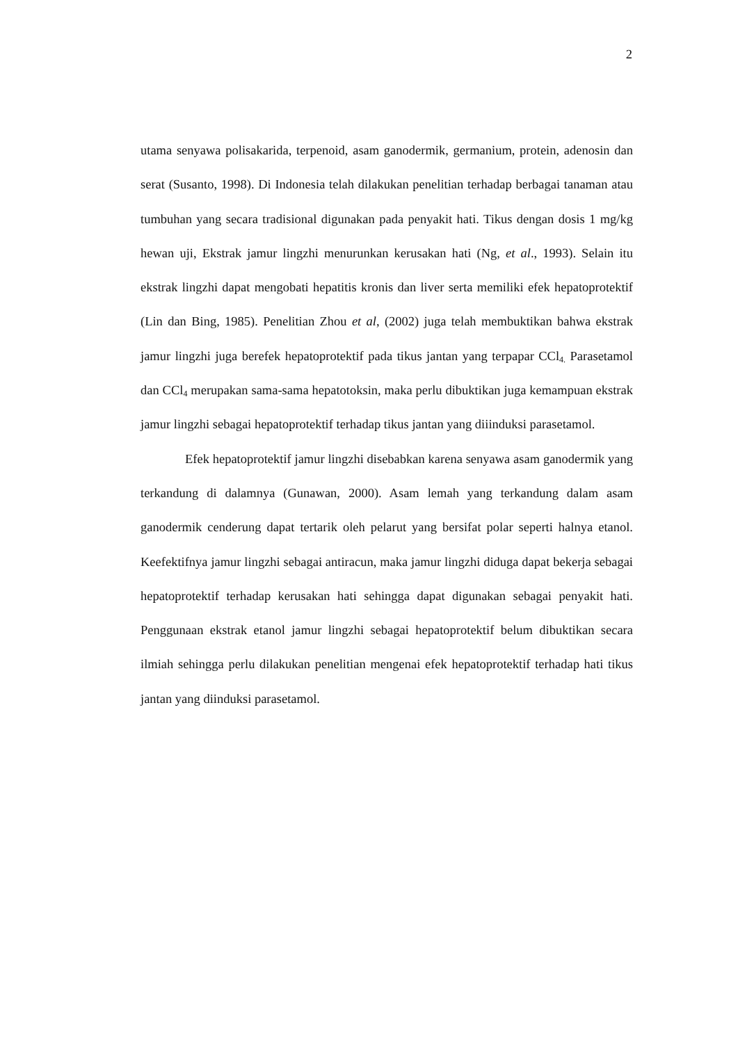2
utama senyawa polisakarida, terpenoid, asam ganodermik, germanium, protein, adenosin dan serat (Susanto, 1998). Di Indonesia telah dilakukan penelitian terhadap berbagai tanaman atau tumbuhan yang secara tradisional digunakan pada penyakit hati. Tikus dengan dosis 1 mg/kg hewan uji, Ekstrak jamur lingzhi menurunkan kerusakan hati (Ng, et al., 1993). Selain itu ekstrak lingzhi dapat mengobati hepatitis kronis dan liver serta memiliki efek hepatoprotektif (Lin dan Bing, 1985). Penelitian Zhou et al, (2002) juga telah membuktikan bahwa ekstrak jamur lingzhi juga berefek hepatoprotektif pada tikus jantan yang terpapar CCl<sub>4.</sub> Parasetamol dan CCl<sub>4</sub> merupakan sama-sama hepatotoksin, maka perlu dibuktikan juga kemampuan ekstrak jamur lingzhi sebagai hepatoprotektif terhadap tikus jantan yang diiinduksi parasetamol.
Efek hepatoprotektif jamur lingzhi disebabkan karena senyawa asam ganodermik yang terkandung di dalamnya (Gunawan, 2000). Asam lemah yang terkandung dalam asam ganodermik cenderung dapat tertarik oleh pelarut yang bersifat polar seperti halnya etanol. Keefektifnya jamur lingzhi sebagai antiracun, maka jamur lingzhi diduga dapat bekerja sebagai hepatoprotektif terhadap kerusakan hati sehingga dapat digunakan sebagai penyakit hati. Penggunaan ekstrak etanol jamur lingzhi sebagai hepatoprotektif belum dibuktikan secara ilmiah sehingga perlu dilakukan penelitian mengenai efek hepatoprotektif terhadap hati tikus jantan yang diinduksi parasetamol.